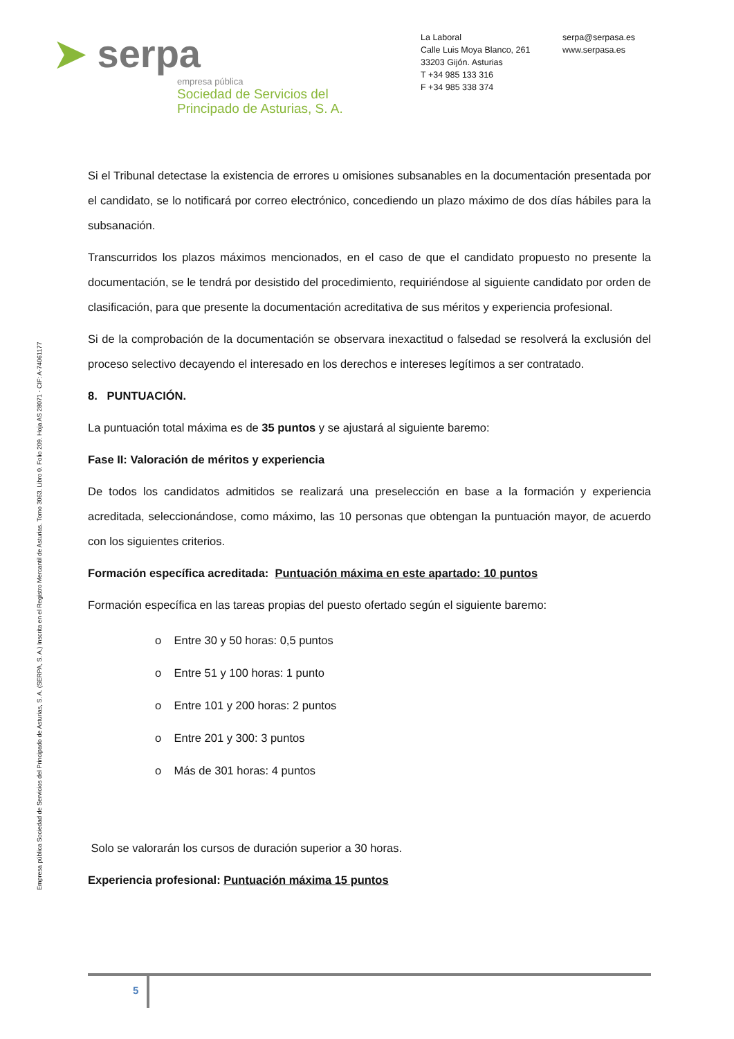➤ serpa
empresa pública
Sociedad de Servicios del
Principado de Asturias, S. A.
La Laboral
Calle Luis Moya Blanco, 261
33203 Gijón. Asturias
T +34 985 133 316
F +34 985 338 374
serpa@serpasa.es
www.serpasa.es
Empresa pública Sociedad de Servicios del Principado de Asturias, S. A. (SERPA, S. A.) Inscrita en el Registro Mercantil de Asturias. Tomo 3063. Libro 0. Folio 209. Hoja AS 28071 - CIF: A-74061177
Si el Tribunal detectase la existencia de errores u omisiones subsanables en la documentación presentada por el candidato, se lo notificará por correo electrónico, concediendo un plazo máximo de dos días hábiles para la subsanación.
Transcurridos los plazos máximos mencionados, en el caso de que el candidato propuesto no presente la documentación, se le tendrá por desistido del procedimiento, requiriéndose al siguiente candidato por orden de clasificación, para que presente la documentación acreditativa de sus méritos y experiencia profesional.
Si de la comprobación de la documentación se observara inexactitud o falsedad se resolverá la exclusión del proceso selectivo decayendo el interesado en los derechos e intereses legítimos a ser contratado.
8. PUNTUACIÓN.
La puntuación total máxima es de 35 puntos y se ajustará al siguiente baremo:
Fase II: Valoración de méritos y experiencia
De todos los candidatos admitidos se realizará una preselección en base a la formación y experiencia acreditada, seleccionándose, como máximo, las 10 personas que obtengan la puntuación mayor, de acuerdo con los siguientes criterios.
Formación específica acreditada: Puntuación máxima en este apartado: 10 puntos
Formación específica en las tareas propias del puesto ofertado según el siguiente baremo:
o Entre 30 y 50 horas: 0,5 puntos
o Entre 51 y 100 horas: 1 punto
o Entre 101 y 200 horas: 2 puntos
o Entre 201 y 300: 3 puntos
o Más de 301 horas: 4 puntos
Solo se valorarán los cursos de duración superior a 30 horas.
Experiencia profesional: Puntuación máxima 15 puntos
5